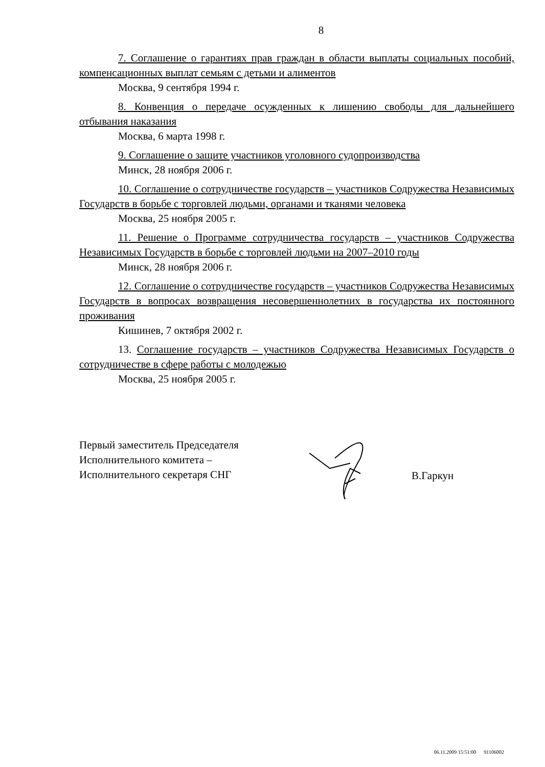8
7. Соглашение о гарантиях прав граждан в области выплаты социальных пособий, компенсационных выплат семьям с детьми и алиментов
Москва, 9 сентября 1994 г.
8. Конвенция о передаче осужденных к лишению свободы для дальнейшего отбывания наказания
Москва, 6 марта 1998 г.
9. Соглашение о защите участников уголовного судопроизводства
Минск, 28 ноября 2006 г.
10. Соглашение о сотрудничестве государств – участников Содружества Независимых Государств в борьбе с торговлей людьми, органами и тканями человека
Москва, 25 ноября 2005 г.
11. Решение о Программе сотрудничества государств – участников Содружества Независимых Государств в борьбе с торговлей людьми на 2007–2010 годы
Минск, 28 ноября 2006 г.
12. Соглашение о сотрудничестве государств – участников Содружества Независимых Государств в вопросах возвращения несовершеннолетних в государства их постоянного проживания
Кишинев, 7 октября 2002 г.
13. Соглашение государств – участников Содружества Независимых Государств о сотрудничестве в сфере работы с молодежью
Москва, 25 ноября 2005 г.
Первый заместитель Председателя
Исполнительного комитета –
Исполнительного секретаря СНГ
В.Гаркун
06.11.2009 15:51:00 91106002